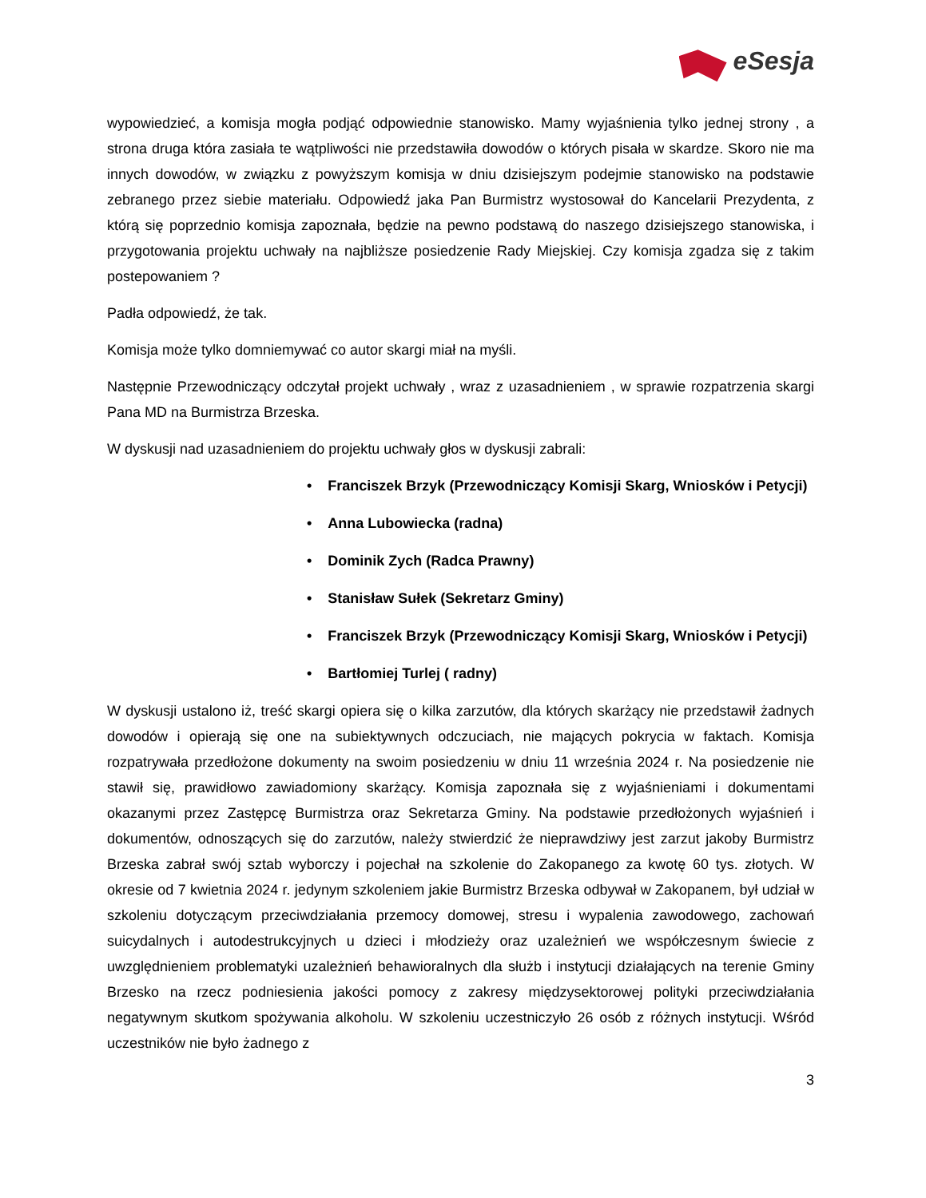eSesja
wypowiedzieć, a komisja mogła podjąć odpowiednie stanowisko. Mamy wyjaśnienia tylko jednej strony , a strona druga która zasiała te wątpliwości nie przedstawiła dowodów o których pisała w skardze. Skoro nie ma innych dowodów, w związku z powyższym komisja w dniu dzisiejszym podejmie stanowisko na podstawie zebranego przez siebie materiału. Odpowiedź jaka Pan Burmistrz wystosował do Kancelarii Prezydenta, z którą się poprzednio komisja zapoznała, będzie na pewno podstawą do naszego dzisiejszego stanowiska, i przygotowania projektu uchwały na najbliższe posiedzenie Rady Miejskiej. Czy komisja zgadza się z takim postepowaniem ?
Padła odpowiedź, że tak.
Komisja może tylko domniemywać co autor skargi miał na myśli.
Następnie Przewodniczący odczytał projekt uchwały , wraz z uzasadnieniem , w sprawie rozpatrzenia skargi Pana MD na Burmistrza Brzeska.
W dyskusji nad uzasadnieniem do projektu uchwały głos w dyskusji zabrali:
• Franciszek Brzyk (Przewodniczący Komisji Skarg, Wniosków i Petycji)
• Anna Lubowiecka (radna)
• Dominik Zych (Radca Prawny)
• Stanisław Sułek (Sekretarz Gminy)
• Franciszek Brzyk (Przewodniczący Komisji Skarg, Wniosków i Petycji)
• Bartłomiej Turlej ( radny)
W dyskusji ustalono iż, treść skargi opiera się o kilka zarzutów, dla których skarżący nie przedstawił żadnych dowodów i opierają się one na subiektywnych odczuciach, nie mających pokrycia w faktach. Komisja rozpatrywała przedłożone dokumenty na swoim posiedzeniu w dniu 11 września 2024 r. Na posiedzenie nie stawił się, prawidłowo zawiadomiony skarżący. Komisja zapoznała się z wyjaśnieniami i dokumentami okazanymi przez Zastępcę Burmistrza oraz Sekretarza Gminy. Na podstawie przedłożonych wyjaśnień i dokumentów, odnoszących się do zarzutów, należy stwierdzić że nieprawdziwy jest zarzut jakoby Burmistrz Brzeska zabrał swój sztab wyborczy i pojechał na szkolenie do Zakopanego za kwotę 60 tys. złotych. W okresie od 7 kwietnia 2024 r. jedynym szkoleniem jakie Burmistrz Brzeska odbywał w Zakopanem, był udział w szkoleniu dotyczącym przeciwdziałania przemocy domowej, stresu i wypalenia zawodowego, zachowań suicydalnych i autodestrukcyjnych u dzieci i młodzieży oraz uzależnień we współczesnym świecie z uwzględnieniem problematyki uzależnień behawioralnych dla służb i instytucji działających na terenie Gminy Brzesko na rzecz podniesienia jakości pomocy z zakresy międzysektorowej polityki przeciwdziałania negatywnym skutkom spożywania alkoholu. W szkoleniu uczestniczyło 26 osób z różnych instytucji. Wśród uczestników nie było żadnego z
3